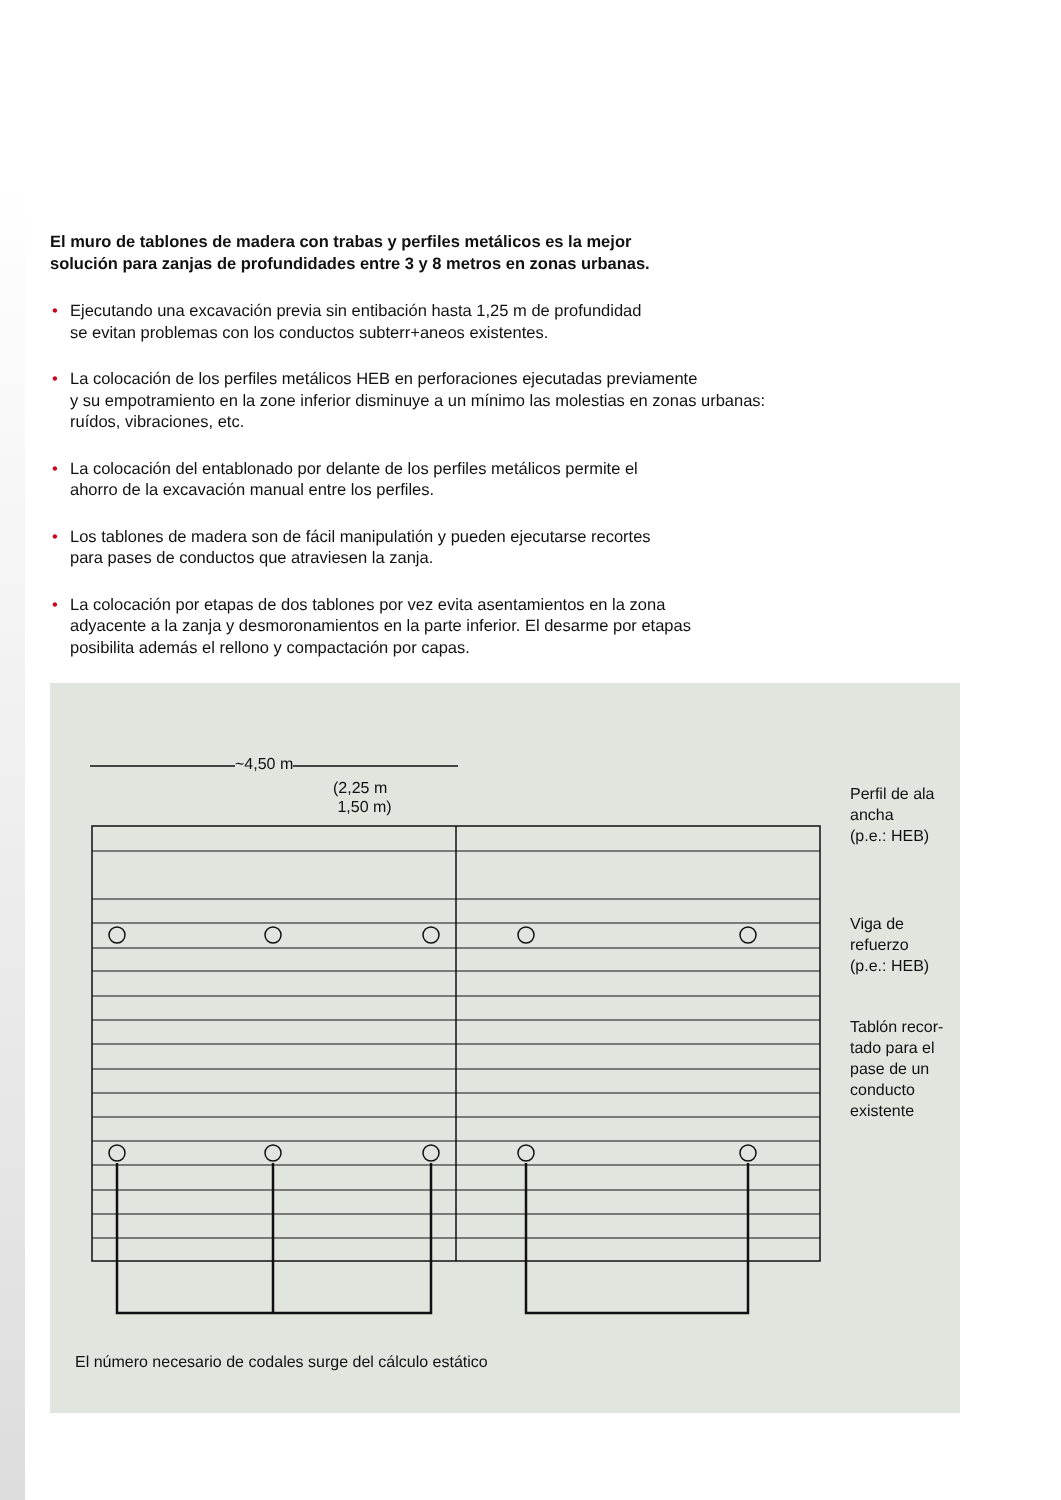El muro de tablones de madera con trabas y perfiles metálicos es la mejor
solución para zanjas de profundidades entre 3 y 8 metros en zonas urbanas.
• Ejecutando una excavación previa sin entibación hasta 1,25 m de profundidad
se evitan problemas con los conductos subterr+aneos existentes.
• La colocación de los perfiles metálicos HEB en perforaciones ejecutadas previamente
y su empotramiento en la zone inferior disminuye a un mínimo las molestias en zonas urbanas:
ruídos, vibraciones, etc.
• La colocación del entablonado por delante de los perfiles metálicos permite el
ahorro de la excavación manual entre los perfiles.
• Los tablones de madera son de fácil manipulatión y pueden ejecutarse recortes
para pases de conductos que atraviesen la zanja.
• La colocación por etapas de dos tablones por vez evita asentamientos en la zona
adyacente a la zanja y desmoronamientos en la parte inferior. El desarme por etapas
posibilita además el rellono y compactación por capas.
~4,50 m
(2,25 m
1,50 m)
Perfil de ala
ancha
(p.e.: HEB)
Viga de
refuerzo
(p.e.: HEB)
Tablón recor-
tado para el
pase de un
conducto
existente
El número necesario de codales surge del cálculo estático